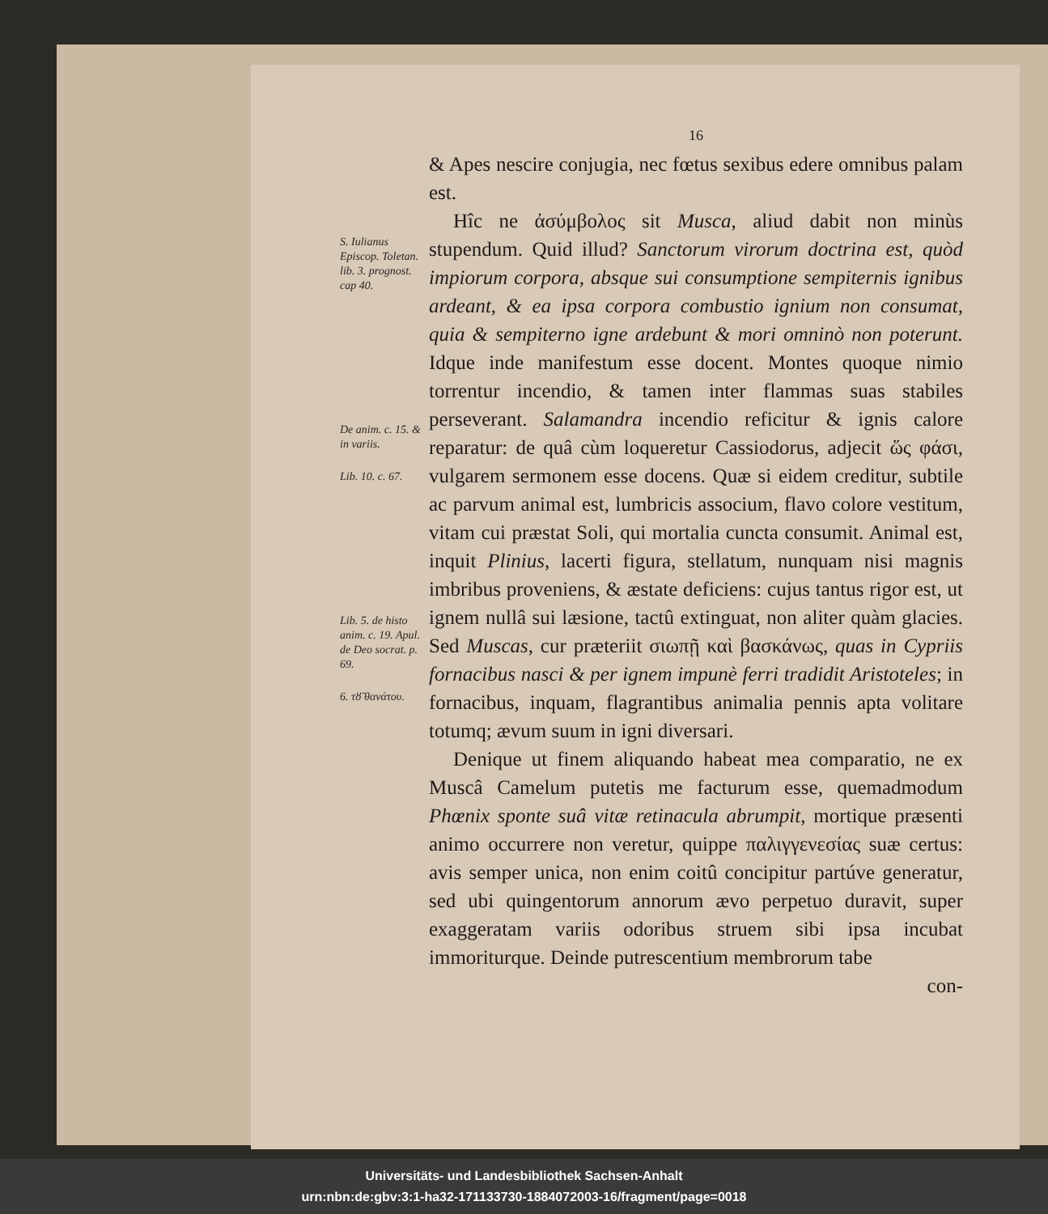S. Iulianus Episcop. Toletan. lib. 3. prognost. cap 40.
De anim. c. 15. & in variis.
Lib. 10. c. 67.
Lib. 5. de histo anim. c. 19. Apul. de Deo socrat. p. 69.
6. τȣ̃ θανάτου.
16
& Apes nescire conjugia, nec fœtus sexibus edere omnibus palam est.
Hîc ne ἀσύμβολος sit Musca, aliud dabit non minùs stupendum. Quid illud? Sanctorum virorum doctrina est, quòd impiorum corpora, absque sui consumptione sempiternis ignibus ardeant, & ea ipsa corpora combustio ignium non consumat, quia & sempiterno igne ardebunt & mori omninò non poterunt. Idque inde manifestum esse docent. Montes quoque nimio torrentur incendio, & tamen inter flammas suas stabiles perseverant. Salamandra incendio reficitur & ignis calore reparatur: de quâ cùm loqueretur Cassiodorus, adjecit ὥς φάσι, vulgarem sermonem esse docens. Quæ si eidem creditur, subtile ac parvum animal est, lumbricis associum, flavo colore vestitum, vitam cui præstat Soli, qui mortalia cuncta consumit. Animal est, inquit Plinius, lacerti figura, stellatum, nunquam nisi magnis imbribus proveniens, & æstate deficiens: cujus tantus rigor est, ut ignem nullâ sui læsione, tactû extinguat, non aliter quàm glacies. Sed Muscas, cur præteriit σιωπῇ καὶ βασκάνως, quas in Cypriis fornacibus nasci & per ignem impunè ferri tradidit Aristoteles; in fornacibus, inquam, flagrantibus animalia pennis apta volitare totumq; ævum suum in igni diversari.
Denique ut finem aliquando habeat mea comparatio, ne ex Muscâ Camelum putetis me facturum esse, quemadmodum Phœnix sponte suâ vitæ retinacula abrumpit, mortique præsenti animo occurrere non veretur, quippe παλιγγενεσίας suæ certus: avis semper unica, non enim coitû concipitur partúve generatur, sed ubi quingentorum annorum ævo perpetuo duravit, super exaggeratam variis odoribus struem sibi ipsa incubat immoriturque. Deinde putrescentium membrorum tabe
con-
Universitäts- und Landesbibliothek Sachsen-Anhalt
urn:nbn:de:gbv:3:1-ha32-171133730-1884072003-16/fragment/page=0018